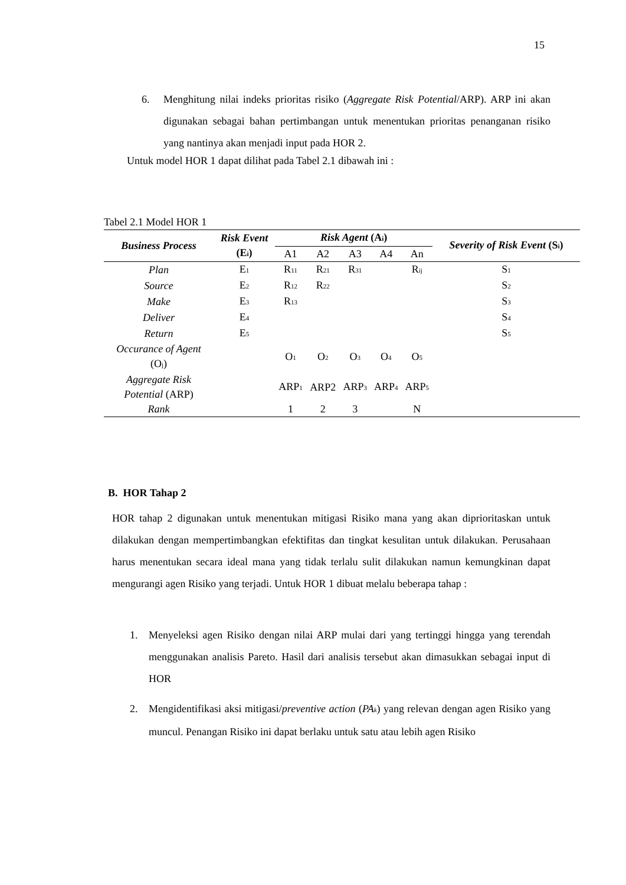15
6. Menghitung nilai indeks prioritas risiko (Aggregate Risk Potential/ARP). ARP ini akan digunakan sebagai bahan pertimbangan untuk menentukan prioritas penanganan risiko yang nantinya akan menjadi input pada HOR 2.
Untuk model HOR 1 dapat dilihat pada Tabel 2.1 dibawah ini :
Tabel 2.1 Model HOR 1
| Business Process | Risk Event (E<sub>i</sub>) | Risk Agent (A<sub>i</sub>) | | | | | Severity of Risk Event (S<sub>i</sub>) |
| --- | --- | --- | --- | --- | --- | --- | --- |
| | | A1 | A2 | A3 | A4 | An | |
| Plan | E<sub>1</sub> | R<sub>11</sub> | R<sub>21</sub> | R<sub>31</sub> | | R<sub>ij</sub> | S<sub>1</sub> |
| Source | E<sub>2</sub> | R<sub>12</sub> | R<sub>22</sub> | | | | S<sub>2</sub> |
| Make | E<sub>3</sub> | R<sub>13</sub> | | | | | S<sub>3</sub> |
| Deliver | E<sub>4</sub> | | | | | | S<sub>4</sub> |
| Return | E<sub>5</sub> | | | | | | S<sub>5</sub> |
| Occurance of Agent (O<sub>j</sub>) | | O<sub>1</sub> | O<sub>2</sub> | O<sub>3</sub> | O<sub>4</sub> | O<sub>5</sub> | |
| Aggregate Risk Potential (ARP) | | ARP<sub>1</sub> | ARP2 | ARP<sub>3</sub> | ARP<sub>4</sub> | ARP<sub>5</sub> | |
| Rank | | 1 | 2 | 3 | | N | |
B. HOR Tahap 2
HOR tahap 2 digunakan untuk menentukan mitigasi Risiko mana yang akan diprioritaskan untuk dilakukan dengan mempertimbangkan efektifitas dan tingkat kesulitan untuk dilakukan. Perusahaan harus menentukan secara ideal mana yang tidak terlalu sulit dilakukan namun kemungkinan dapat mengurangi agen Risiko yang terjadi. Untuk HOR 1 dibuat melalu beberapa tahap :
1. Menyeleksi agen Risiko dengan nilai ARP mulai dari yang tertinggi hingga yang terendah menggunakan analisis Pareto. Hasil dari analisis tersebut akan dimasukkan sebagai input di HOR
2. Mengidentifikasi aksi mitigasi/preventive action (PA<sub>k</sub>) yang relevan dengan agen Risiko yang muncul. Penangan Risiko ini dapat berlaku untuk satu atau lebih agen Risiko